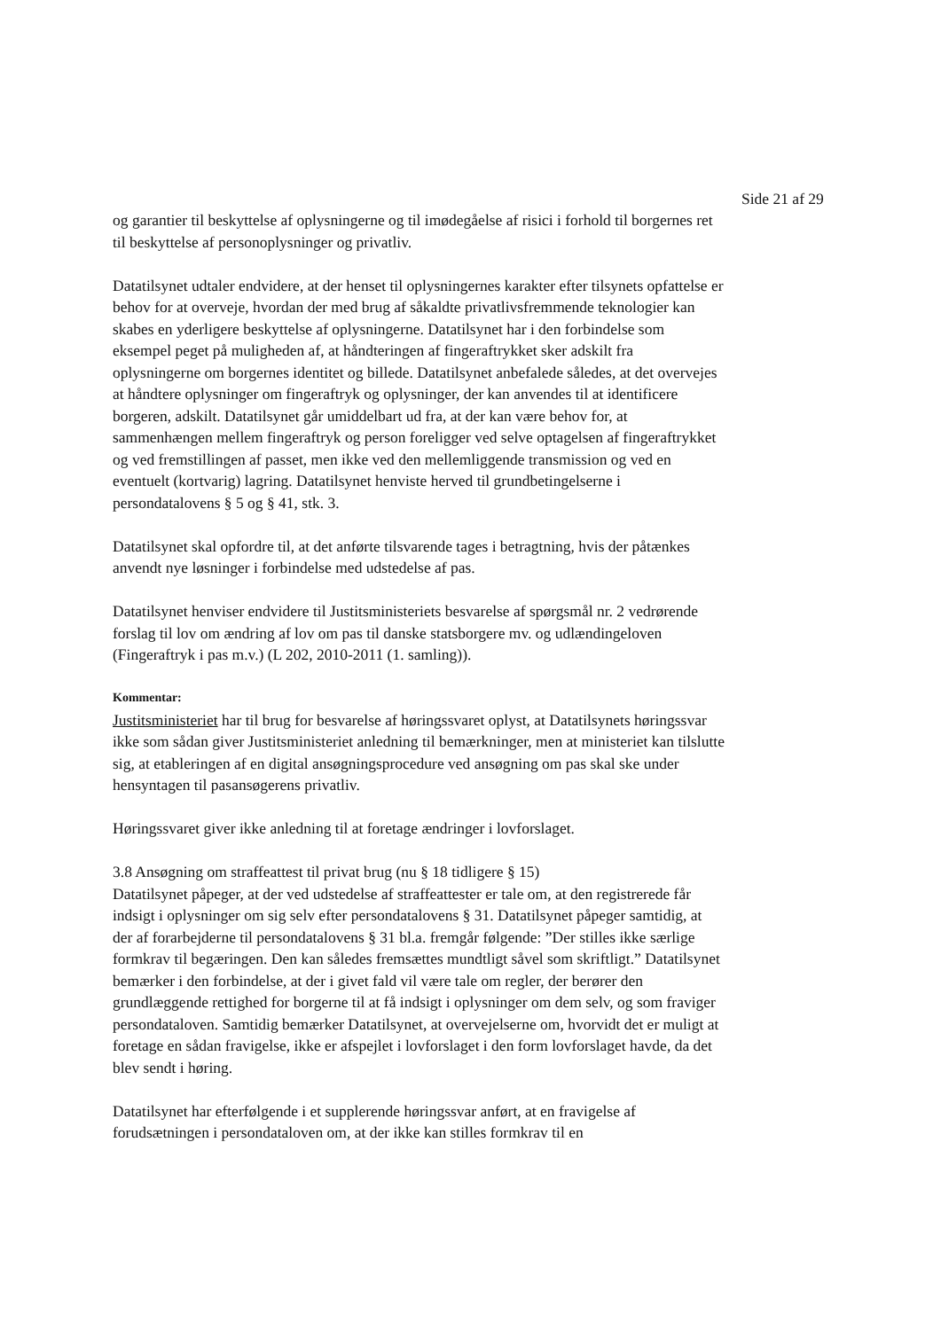Side 21 af 29
og garantier til beskyttelse af oplysningerne og til imødegåelse af risici i forhold til borgernes ret til beskyttelse af personoplysninger og privatliv.
Datatilsynet udtaler endvidere, at der henset til oplysningernes karakter efter tilsynets opfattelse er behov for at overveje, hvordan der med brug af såkaldte privatlivsfremmende teknologier kan skabes en yderligere beskyttelse af oplysningerne. Datatilsynet har i den forbindelse som eksempel peget på muligheden af, at håndteringen af fingeraftrykket sker adskilt fra oplysningerne om borgernes identitet og billede. Datatilsynet anbefalede således, at det overvejes at håndtere oplysninger om fingeraftryk og oplysninger, der kan anvendes til at identificere borgeren, adskilt. Datatilsynet går umiddelbart ud fra, at der kan være behov for, at sammenhængen mellem fingeraftryk og person foreligger ved selve optagelsen af fingeraftrykket og ved fremstillingen af passet, men ikke ved den mellemliggende transmission og ved en eventuelt (kortvarig) lagring. Datatilsynet henviste herved til grundbetingelserne i persondatalovens § 5 og § 41, stk. 3.
Datatilsynet skal opfordre til, at det anførte tilsvarende tages i betragtning, hvis der påtænkes anvendt nye løsninger i forbindelse med udstedelse af pas.
Datatilsynet henviser endvidere til Justitsministeriets besvarelse af spørgsmål nr. 2 vedrørende forslag til lov om ændring af lov om pas til danske statsborgere mv. og udlændingeloven (Fingeraftryk i pas m.v.) (L 202, 2010-2011 (1. samling)).
Kommentar:
Justitsministeriet har til brug for besvarelse af høringssvaret oplyst, at Datatilsynets høringssvar ikke som sådan giver Justitsministeriet anledning til bemærkninger, men at ministeriet kan tilslutte sig, at etableringen af en digital ansøgningsprocedure ved ansøgning om pas skal ske under hensyntagen til pasansøgerens privatliv.
Høringssvaret giver ikke anledning til at foretage ændringer i lovforslaget.
3.8 Ansøgning om straffeattest til privat brug (nu § 18 tidligere § 15)
Datatilsynet påpeger, at der ved udstedelse af straffeattester er tale om, at den registrerede får indsigt i oplysninger om sig selv efter persondatalovens § 31. Datatilsynet påpeger samtidig, at der af forarbejderne til persondatalovens § 31 bl.a. fremgår følgende: ”Der stilles ikke særlige formkrav til begæringen. Den kan således fremsættes mundtligt såvel som skriftligt.” Datatilsynet bemærker i den forbindelse, at der i givet fald vil være tale om regler, der berører den grundlæggende rettighed for borgerne til at få indsigt i oplysninger om dem selv, og som fraviger persondataloven. Samtidig bemærker Datatilsynet, at overvejelserne om, hvorvidt det er muligt at foretage en sådan fravigelse, ikke er afspejlet i lovforslaget i den form lovforslaget havde, da det blev sendt i høring.
Datatilsynet har efterfølgende i et supplerende høringssvar anført, at en fravigelse af forudsætningen i persondataloven om, at der ikke kan stilles formkrav til en